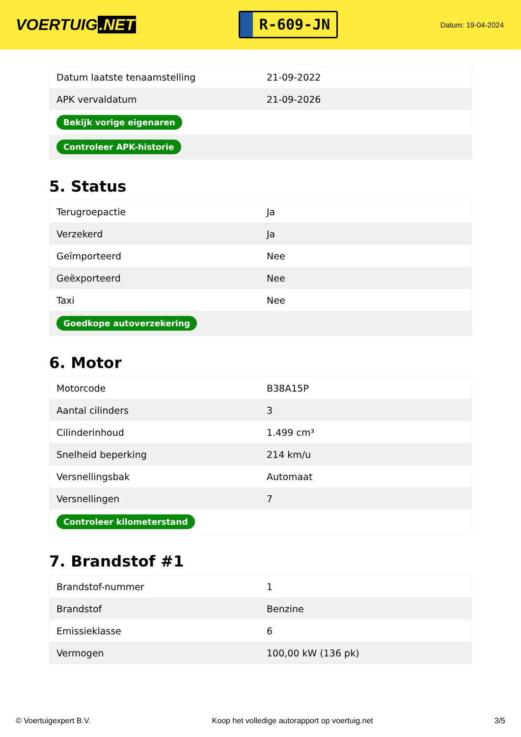VOERTUIG.NET
R-609-JN
Datum: 19-04-2024
| Datum laatste tenaamstelling | 21-09-2022 |
| APK vervaldatum | 21-09-2026 |
| Bekijk vorige eigenaren | |
| Controleer APK-historie | |
5. Status
| Terugroepactie | Ja |
| Verzekerd | Ja |
| Geïmporteerd | Nee |
| Geëxporteerd | Nee |
| Taxi | Nee |
| Goedkope autoverzekering | |
6. Motor
| Motorcode | B38A15P |
| Aantal cilinders | 3 |
| Cilinderinhoud | 1.499 cm³ |
| Snelheid beperking | 214 km/u |
| Versnellingsbak | Automaat |
| Versnellingen | 7 |
| Controleer kilometerstand | |
7. Brandstof #1
| Brandstof-nummer | 1 |
| Brandstof | Benzine |
| Emissieklasse | 6 |
| Vermogen | 100,00 kW (136 pk) |
© Voertuigexpert B.V. Koop het volledige autorapport op voertuig.net 3/5